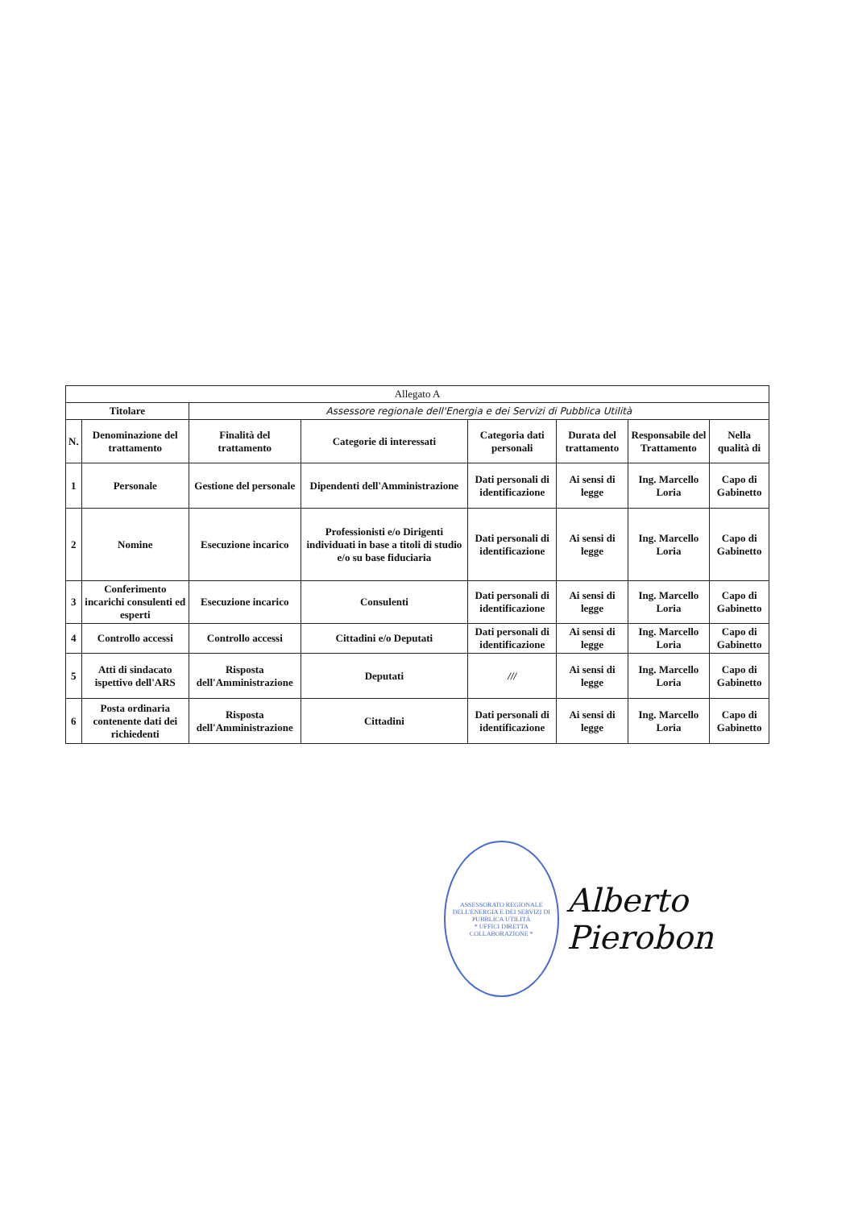| Allegato A | | | | | | | |
| --- | --- | --- | --- | --- | --- | --- | --- |
| Titolare | | Assessore regionale dell'Energia e dei Servizi di Pubblica Utilità | | | | | |
| N. | Denominazione del trattamento | Finalità del trattamento | Categorie di interessati | Categoria dati personali | Durata del trattamento | Responsabile del Trattamento | Nella qualità di |
| 1 | Personale | Gestione del personale | Dipendenti dell'Amministrazione | Dati personali di identificazione | Ai sensi di legge | Ing. Marcello Loria | Capo di Gabinetto |
| 2 | Nomine | Esecuzione incarico | Professionisti e/o Dirigenti individuati in base a titoli di studio e/o su base fiduciaria | Dati personali di identificazione | Ai sensi di legge | Ing. Marcello Loria | Capo di Gabinetto |
| 3 | Conferimento incarichi consulenti ed esperti | Esecuzione incarico | Consulenti | Dati personali di identificazione | Ai sensi di legge | Ing. Marcello Loria | Capo di Gabinetto |
| 4 | Controllo accessi | Controllo accessi | Cittadini e/o Deputati | Dati personali di identificazione | Ai sensi di legge | Ing. Marcello Loria | Capo di Gabinetto |
| 5 | Atti di sindacato ispettivo dell'ARS | Risposta dell'Amministrazione | Deputati | /// | Ai sensi di legge | Ing. Marcello Loria | Capo di Gabinetto |
| 6 | Posta ordinaria contenente dati dei richiedenti | Risposta dell'Amministrazione | Cittadini | Dati personali di identificazione | Ai sensi di legge | Ing. Marcello Loria | Capo di Gabinetto |
ASSESSORATO REGIONALE DELL'ENERGIA E DEI SERVIZI DI PUBBLICA UTILITÀ
* UFFICI DIRETTA COLLABORAZIONE *
Alberto Pierobon